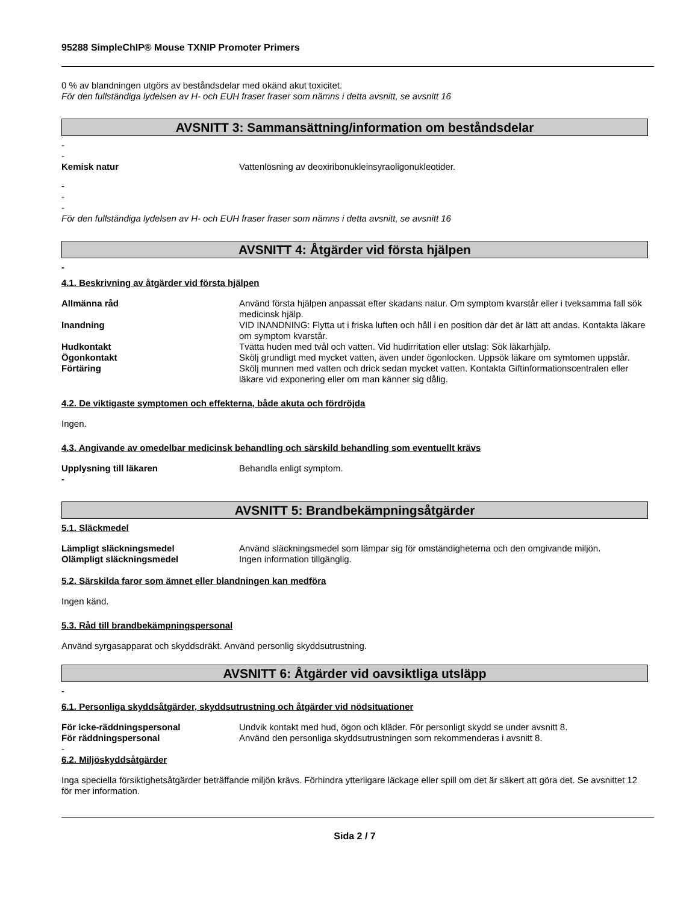95288 SimpleChIP® Mouse TXNIP Promoter Primers
0 % av blandningen utgörs av beståndsdelar med okänd akut toxicitet.
För den fullständiga lydelsen av H- och EUH fraser fraser som nämns i detta avsnitt, se avsnitt 16
AVSNITT 3: Sammansättning/information om beståndsdelar
-
-
Kemisk natur Vattenlösning av deoxiribonukleinsyraoligonukleotider.
-
-
-
För den fullständiga lydelsen av H- och EUH fraser fraser som nämns i detta avsnitt, se avsnitt 16
AVSNITT 4: Åtgärder vid första hjälpen
-
4.1. Beskrivning av åtgärder vid första hjälpen
Allmänna råd Använd första hjälpen anpassat efter skadans natur. Om symptom kvarstår eller i tveksamma fall sök medicinsk hjälp.
Inandning VID INANDNING: Flytta ut i friska luften och håll i en position där det är lätt att andas. Kontakta läkare om symptom kvarstår.
Hudkontakt Tvätta huden med tvål och vatten. Vid hudirritation eller utslag: Sök läkarhjälp.
Ögonkontakt Skölj grundligt med mycket vatten, även under ögonlocken. Uppsök läkare om symtomen uppstår.
Förtäring Skölj munnen med vatten och drick sedan mycket vatten. Kontakta Giftinformationscentralen eller läkare vid exponering eller om man känner sig dålig.
4.2. De viktigaste symptomen och effekterna, både akuta och fördröjda
Ingen.
4.3. Angivande av omedelbar medicinsk behandling och särskild behandling som eventuellt krävs
Upplysning till läkaren Behandla enligt symptom.
-
AVSNITT 5: Brandbekämpningsåtgärder
5.1. Släckmedel
Lämpligt släckningsmedel Använd släckningsmedel som lämpar sig för omständigheterna och den omgivande miljön.
Olämpligt släckningsmedel Ingen information tillgänglig.
5.2. Särskilda faror som ämnet eller blandningen kan medföra
Ingen känd.
5.3. Råd till brandbekämpningspersonal
Använd syrgasapparat och skyddsdräkt. Använd personlig skyddsutrustning.
AVSNITT 6: Åtgärder vid oavsiktliga utsläpp
-
6.1. Personliga skyddsåtgärder, skyddsutrustning och åtgärder vid nödsituationer
För icke-räddningspersonal Undvik kontakt med hud, ögon och kläder. För personligt skydd se under avsnitt 8.
För räddningspersonal Använd den personliga skyddsutrustningen som rekommenderas i avsnitt 8.
-
6.2. Miljöskyddsåtgärder
Inga speciella försiktighetsåtgärder beträffande miljön krävs. Förhindra ytterligare läckage eller spill om det är säkert att göra det. Se avsnittet 12 för mer information.
Sida 2 / 7